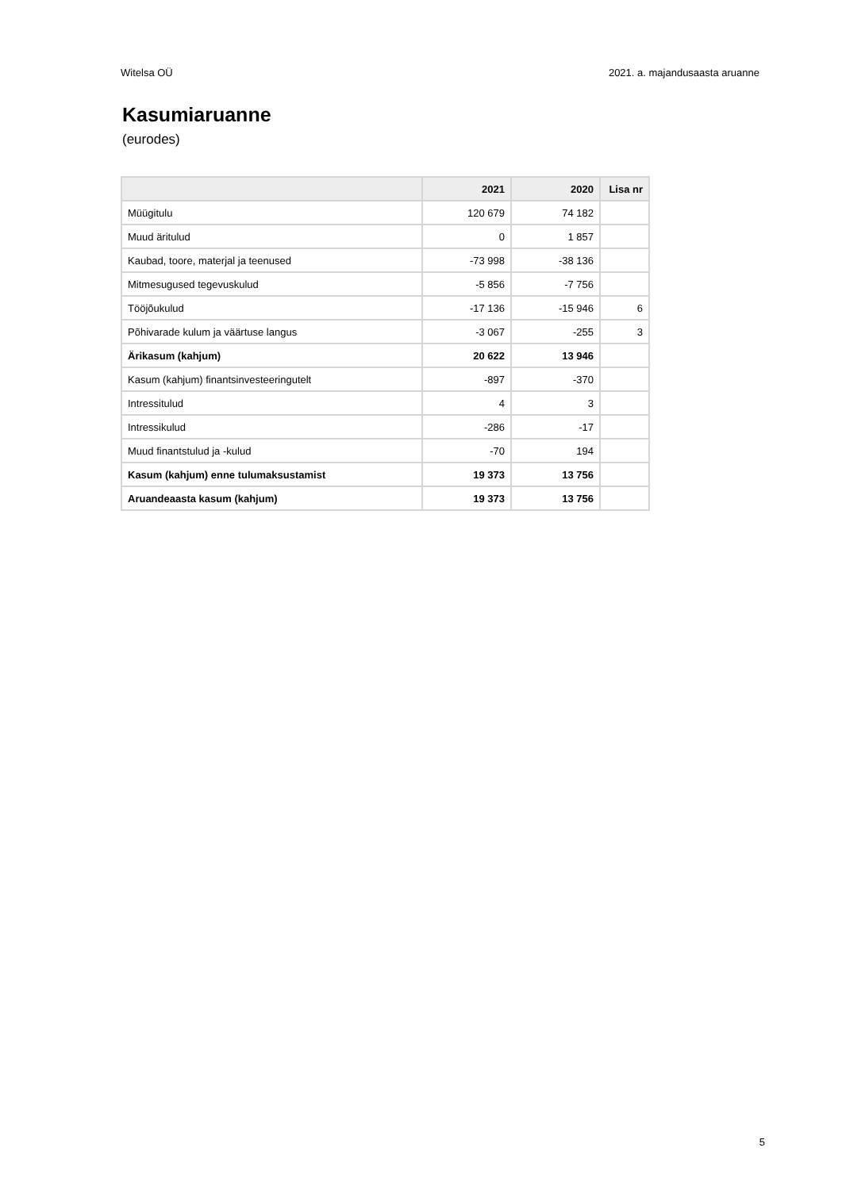Witelsa OÜ 2021. a. majandusaasta aruanne
Kasumiaruanne
(eurodes)
| | 2021 | 2020 | Lisa nr |
| --- | --- | --- | --- |
| Müügitulu | 120 679 | 74 182 | |
| Muud äritulud | 0 | 1 857 | |
| Kaubad, toore, materjal ja teenused | -73 998 | -38 136 | |
| Mitmesugused tegevuskulud | -5 856 | -7 756 | |
| Tööjõukulud | -17 136 | -15 946 | 6 |
| Põhivarade kulum ja väärtuse langus | -3 067 | -255 | 3 |
| Ärikasum (kahjum) | 20 622 | 13 946 | |
| Kasum (kahjum) finantsinvesteeringutelt | -897 | -370 | |
| Intressitulud | 4 | 3 | |
| Intressikulud | -286 | -17 | |
| Muud finantstulud ja -kulud | -70 | 194 | |
| Kasum (kahjum) enne tulumaksustamist | 19 373 | 13 756 | |
| Aruandeaasta kasum (kahjum) | 19 373 | 13 756 | |
5